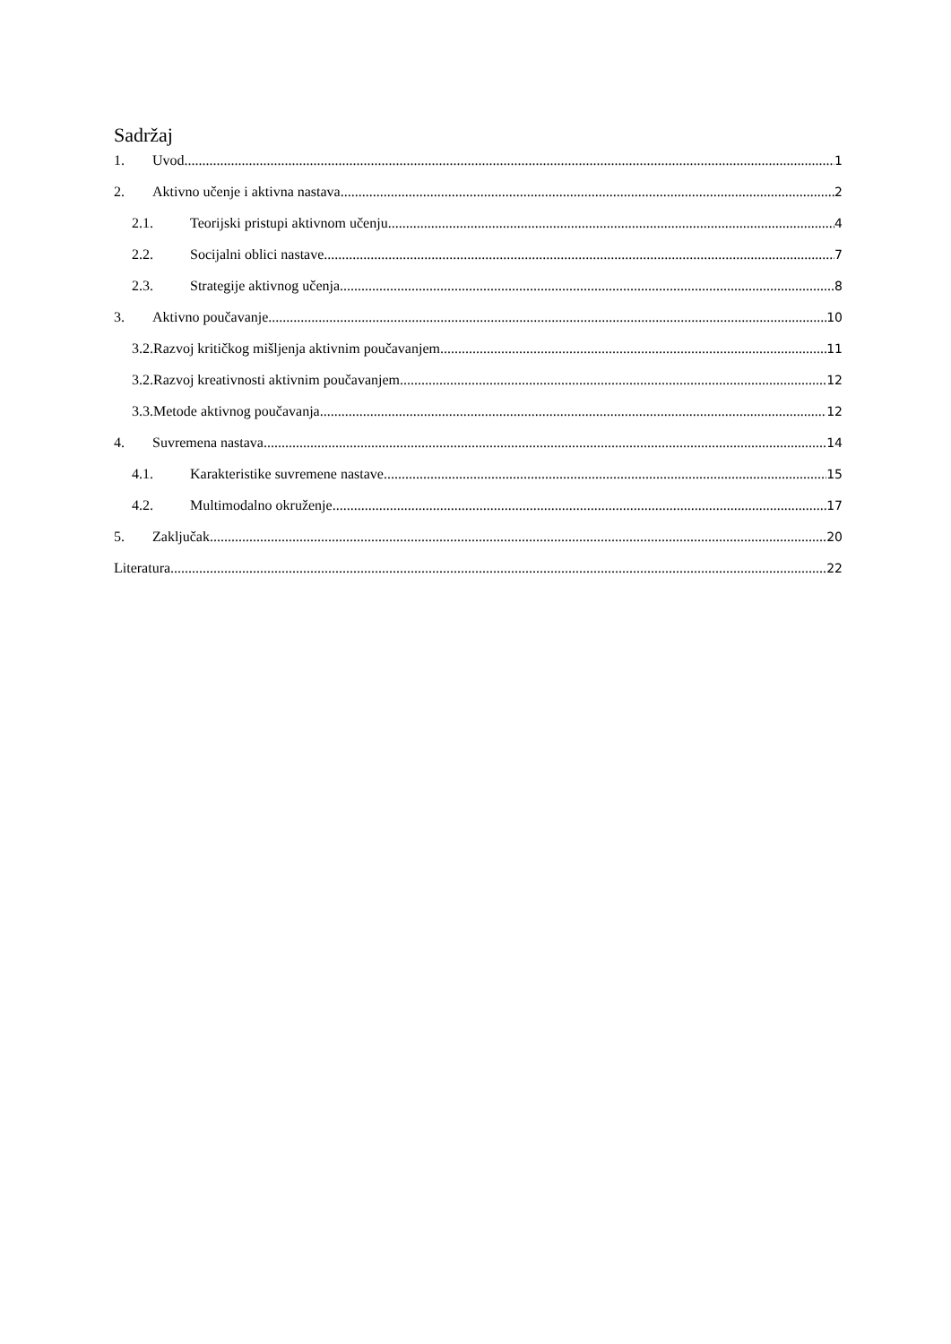Sadržaj
1. Uvod 1
2. Aktivno učenje i aktivna nastava 2
2.1. Teorijski pristupi aktivnom učenju 4
2.2. Socijalni oblici nastave 7
2.3. Strategije aktivnog učenja 8
3. Aktivno poučavanje 10
3.2.Razvoj kritičkog mišljenja aktivnim poučavanjem 11
3.2.Razvoj kreativnosti aktivnim poučavanjem 12
3.3.Metode aktivnog poučavanja 12
4. Suvremena nastava 14
4.1. Karakteristike suvremene nastave 15
4.2. Multimodalno okruženje 17
5. Zaključak 20
Literatura 22